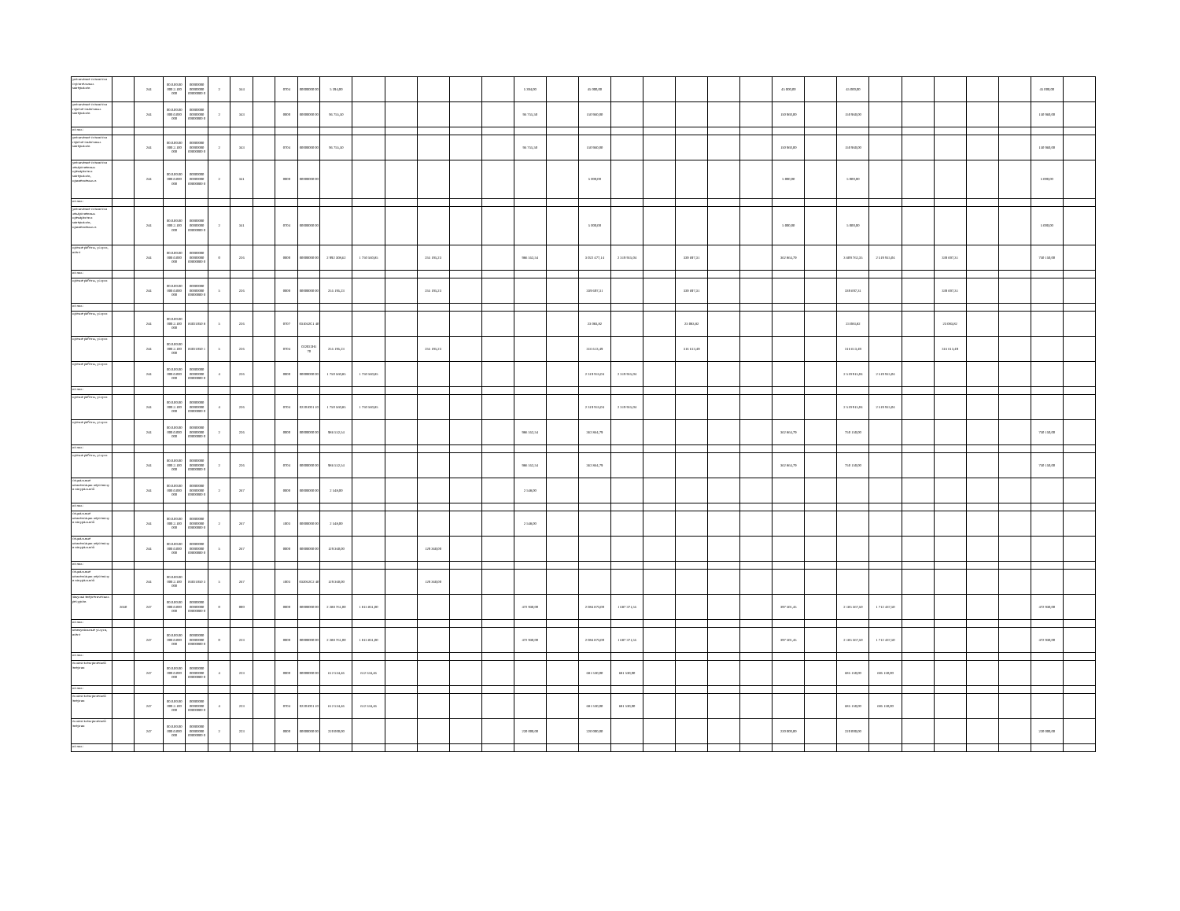| увеличение стоимости строительных материалов | | 244 | 00.0.00.00 000.2.100 000 | 00000000 00000000 00000000 0 | 2 | 344 | | 0704 | 00000000 00 | 5 394,00 | | | | | | 5 394,00 | | 45 000,00 | | | | | | 45 000,00 | | 45 000,00 | | | | | | 45 000,00 | |
| увеличение стоимости горюче-смазочных материалов | | 244 | 00.0.00.00 000.0.000 000 | 00000000 00000000 00000000 0 | 2 | 343 | | 0000 | 00000000 00 | 96 755,50 | | | | | | 96 755,50 | | 150 960,00 | | | | | | 150 960,00 | | 150 960,00 | | | | | | 150 960,00 | |
| из них: | | | | | | | | | | | | | | | | | | | | | | | | | | | | | | | | | |
| увеличение стоимости горюче-смазочных материалов | | 244 | 00.0.00.00 000.2.100 000 | 00000000 00000000 00000000 0 | 2 | 343 | | 0704 | 00000000 00 | 96 755,50 | | | | | | 96 755,50 | | 150 960,00 | | | | | | 150 960,00 | | 150 960,00 | | | | | | 150 960,00 | |
| увеличение стоимости лекарственных препаратов и материалов, применяемых в | | 244 | 00.0.00.00 000.0.000 000 | 00000000 00000000 00000000 0 | 2 | 341 | | 0000 | 00000000 00 | | | | | | | | | 5 000,00 | | | | | | 5 000,00 | | 5 000,00 | | | | | | 5 000,00 | |
| из них: | | | | | | | | | | | | | | | | | | | | | | | | | | | | | | | | | |
| увеличение стоимости лекарственных препаратов и материалов, применяемых в | | 244 | 00.0.00.00 000.2.100 000 | 00000000 00000000 00000000 0 | 2 | 341 | | 0704 | 00000000 00 | | | | | | | | | 5 000,00 | | | | | | 5 000,00 | | 5 000,00 | | | | | | 5 000,00 | |
| прочие работы, услуги, всего | | 244 | 00.0.00.00 000.0.000 000 | 00000000 00000000 00000000 0 | 0 | 226 | | 0000 | 00000000 00 | 2 992 308,62 | 1 750 560,85 | | 255 195,23 | | | 986 552,54 | | 3 022 477,14 | 2 319 915,04 | | 339 697,31 | | | 362 864,79 | | 3 609 762,35 | 2 519 915,04 | | 339 697,31 | | | 750 150,00 | |
| из них: | | | | | | | | | | | | | | | | | | | | | | | | | | | | | | | | | |
| прочие работы, услуги | | 244 | 00.0.00.00 000.0.000 000 | 00000000 00000000 00000000 0 | 5 | 226 | | 0000 | 00000000 00 | 255 195,23 | | | 255 195,23 | | | | | 339 697,31 | | | 339 697,31 | | | | | 339 697,31 | | | 339 697,31 | | | | |
| из них: | | | | | | | | | | | | | | | | | | | | | | | | | | | | | | | | | |
| прочие работы, услуги | | 244 | 00.0.00.00 000.2.100 000 | 83021050 8 | 5 | 226 | | 0707 | 031042C1 40 | | | | | | | | | 23 083,82 | | | 23 083,82 | | | | | 23 083,82 | | | 23 083,82 | | | | |
| прочие работы, услуги | | 244 | 00.0.00.00 000.2.100 000 | 83021050 1 | 5 | 226 | | 0704 | 022022H1 70 | 255 195,23 | | | 255 195,23 | | | | | 316 613,49 | | | 316 613,49 | | | | | 316 613,49 | | | 316 613,49 | | | | |
| прочие работы, услуги | | 244 | 00.0.00.00 000.0.000 000 | 00000000 00000000 00000000 0 | 4 | 226 | | 0000 | 00000000 00 | 1 750 560,85 | 1 750 560,85 | | | | | | | 2 319 915,04 | 2 319 915,04 | | | | | | | 2 519 915,04 | 2 519 915,04 | | | | | | |
| из них: | | | | | | | | | | | | | | | | | | | | | | | | | | | | | | | | | |
| прочие работы, услуги | | 244 | 00.0.00.00 000.2.100 000 | 00000000 00000000 00000000 0 | 4 | 226 | | 0704 | 02201001 10 | 1 750 560,85 | 1 750 560,85 | | | | | | | 2 319 915,04 | 2 319 915,04 | | | | | | | 2 519 915,04 | 2 519 915,04 | | | | | | |
| прочие работы, услуги | | 244 | 00.0.00.00 000.0.000 000 | 00000000 00000000 00000000 0 | 2 | 226 | | 0000 | 00000000 00 | 986 552,54 | | | | | | 986 552,54 | | 362 864,79 | | | | | | 362 864,79 | | 750 150,00 | | | | | | 750 150,00 | |
| из них: | | | | | | | | | | | | | | | | | | | | | | | | | | | | | | | | | |
| прочие работы, услуги | | 244 | 00.0.00.00 000.2.100 000 | 00000000 00000000 00000000 0 | 2 | 226 | | 0704 | 00000000 00 | 986 552,54 | | | | | | 986 552,54 | | 362 864,79 | | | | | | 362 864,79 | | 750 150,00 | | | | | | 750 150,00 | |
| социальные компенсации персоналу в натуральной | | 244 | 00.0.00.00 000.0.000 000 | 00000000 00000000 00000000 0 | 2 | 267 | | 0000 | 00000000 00 | 2 548,00 | | | | | | 2 548,00 | | | | | | | | | | | | | | | | | |
| из них: | | | | | | | | | | | | | | | | | | | | | | | | | | | | | | | | | |
| социальные компенсации персоналу в натуральной | | 244 | 00.0.00.00 000.2.100 000 | 00000000 00000000 00000000 0 | 2 | 267 | | 1003 | 00000000 00 | 2 548,00 | | | | | | 2 548,00 | | | | | | | | | | | | | | | | | |
| социальные компенсации персоналу в натуральной | | 244 | 00.0.00.00 000.0.000 000 | 00000000 00000000 00000000 0 | 5 | 267 | | 0000 | 00000000 00 | 129 360,00 | | | 129 360,00 | | | | | | | | | | | | | | | | | | | | |
| из них: | | | | | | | | | | | | | | | | | | | | | | | | | | | | | | | | | |
| социальные компенсации персоналу в натуральной | | 244 | 00.0.00.00 000.2.100 000 | 83021050 3 | 5 | 267 | | 1003 | 032062C2 40 | 129 360,00 | | | 129 360,00 | | | | | | | | | | | | | | | | | | | | |
| закупка энергетических ресурсов | 2660 | 247 | 00.0.00.00 000.0.000 000 | 00000000 00000000 00000000 0 | 0 | 000 | | 0000 | 00000000 00 | 2 288 761,00 | 1 815 831,00 | | | | | 472 930,00 | | 2 084 873,00 | 1 687 371,55 | | | | | 397 501,45 | | 2 185 367,50 | 1 712 437,50 | | | | | 472 930,00 | |
| из них: | | | | | | | | | | | | | | | | | | | | | | | | | | | | | | | | | |
| коммунальные услуги, всего | | 247 | 00.0.00.00 000.0.000 000 | 00000000 00000000 00000000 0 | 0 | 223 | | 0000 | 00000000 00 | 2 288 761,00 | 1 815 831,00 | | | | | 472 930,00 | | 2 084 873,00 | 1 687 371,55 | | | | | 397 501,45 | | 2 185 367,50 | 1 712 437,50 | | | | | 472 930,00 | |
| из них: | | | | | | | | | | | | | | | | | | | | | | | | | | | | | | | | | |
| оплата электрической энергии | | 247 | 00.0.00.00 000.0.000 000 | 00000000 00000000 00000000 0 | 4 | 223 | | 0000 | 00000000 00 | 612 534,46 | 612 534,46 | | | | | | | 681 530,00 | 681 530,00 | | | | | | | 685 150,00 | 685 150,00 | | | | | | |
| из них: | | | | | | | | | | | | | | | | | | | | | | | | | | | | | | | | | |
| оплата электрической энергии | | 247 | 00.0.00.00 000.2.100 000 | 00000000 00000000 00000000 0 | 4 | 223 | | 0704 | 02201001 10 | 612 534,46 | 612 534,46 | | | | | | | 681 530,00 | 681 530,00 | | | | | | | 685 150,00 | 685 150,00 | | | | | | |
| оплата электрической энергии | | 247 | 00.0.00.00 000.0.000 000 | 00000000 00000000 00000000 0 | 2 | 223 | | 0000 | 00000000 00 | 220 000,00 | | | | | | 220 000,00 | | 220 000,00 | | | | | | 220 000,00 | | 220 000,00 | | | | | | 220 000,00 | |
| из них: | | | | | | | | | | | | | | | | | | | | | | | | | | | | | | | | | |